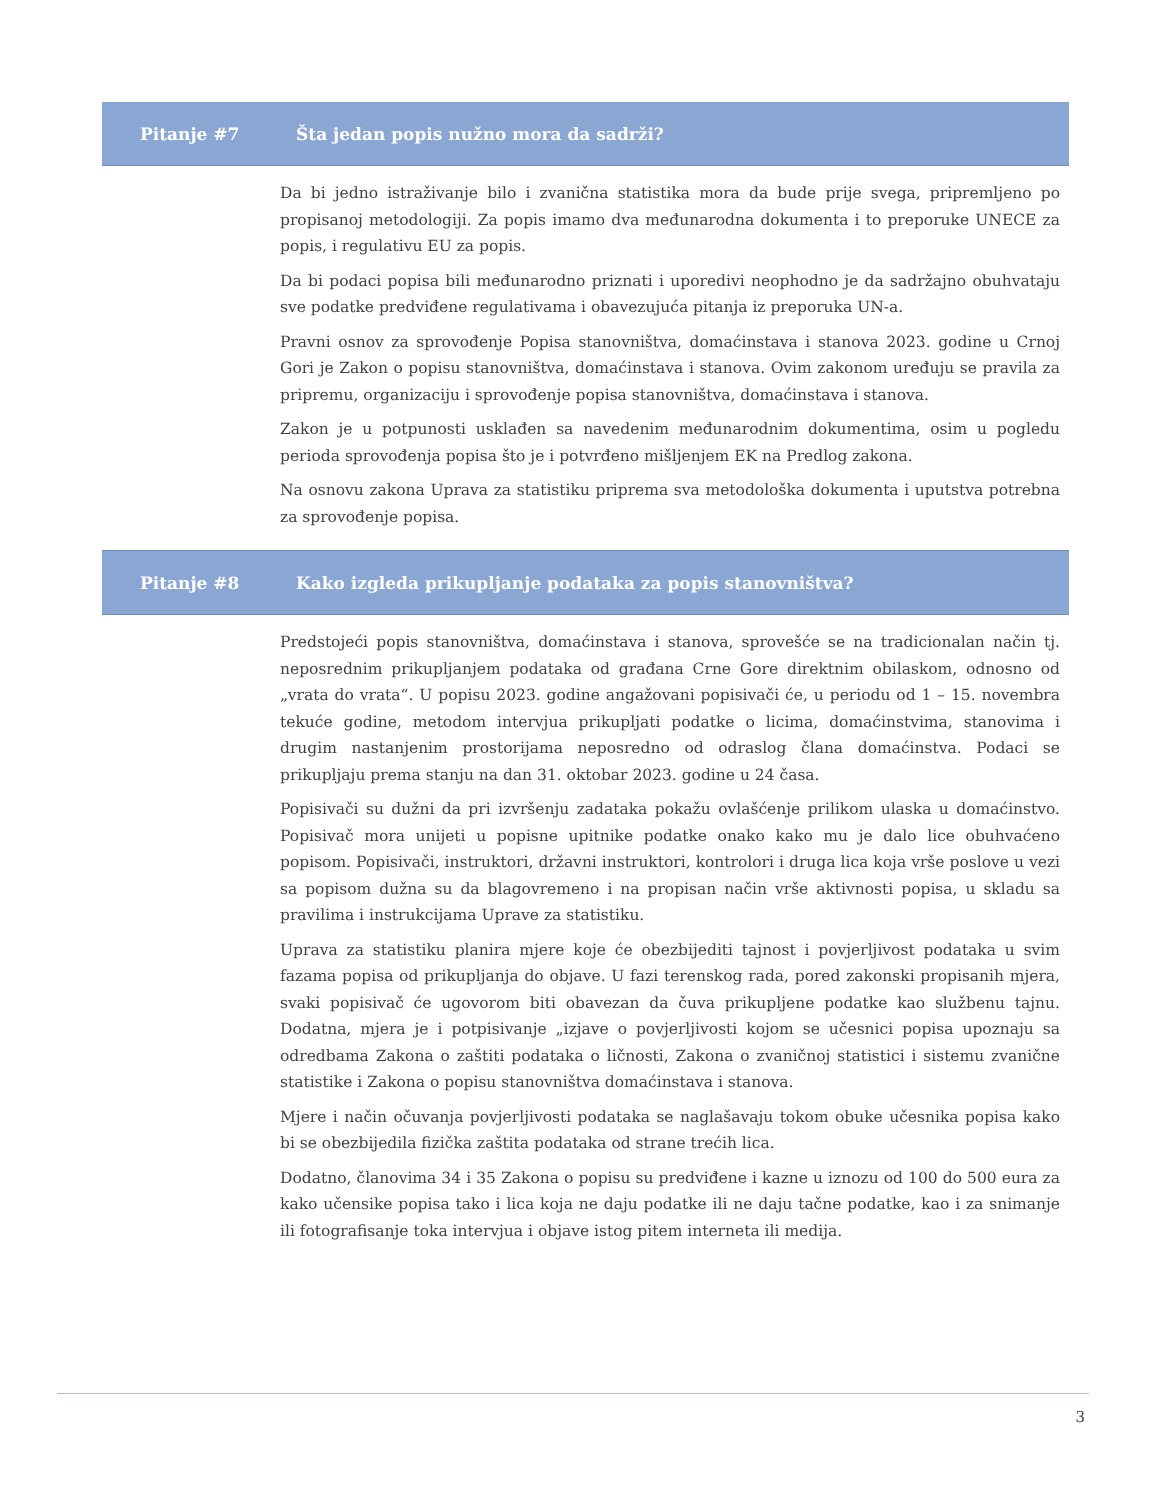Pitanje #7 Šta jedan popis nužno mora da sadrži?
Da bi jedno istraživanje bilo i zvanična statistika mora da bude prije svega, pripremljeno po propisanoj metodologiji. Za popis imamo dva međunarodna dokumenta i to preporuke UNECE za popis, i regulativu EU za popis.
Da bi podaci popisa bili međunarodno priznati i uporedivi neophodno je da sadržajno obuhvataju sve podatke predviđene regulativama i obavezujuća pitanja iz preporuka UN-a.
Pravni osnov za sprovođenje Popisa stanovništva, domaćinstava i stanova 2023. godine u Crnoj Gori je Zakon o popisu stanovništva, domaćinstava i stanova. Ovim zakonom uređuju se pravila za pripremu, organizaciju i sprovođenje popisa stanovništva, domaćinstava i stanova.
Zakon je u potpunosti usklađen sa navedenim međunarodnim dokumentima, osim u pogledu perioda sprovođenja popisa što je i potvrđeno mišljenjem EK na Predlog zakona.
Na osnovu zakona Uprava za statistiku priprema sva metodološka dokumenta i uputstva potrebna za sprovođenje popisa.
Pitanje #8 Kako izgleda prikupljanje podataka za popis stanovništva?
Predstojeći popis stanovništva, domaćinstava i stanova, sprovešće se na tradicionalan način tj. neposrednim prikupljanjem podataka od građana Crne Gore direktnim obilaskom, odnosno od „vrata do vrata“. U popisu 2023. godine angažovani popisivači će, u periodu od 1 – 15. novembra tekuće godine, metodom intervjua prikupljati podatke o licima, domaćinstvima, stanovima i drugim nastanjenim prostorijama neposredno od odraslog člana domaćinstva. Podaci se prikupljaju prema stanju na dan 31. oktobar 2023. godine u 24 časa.
Popisivači su dužni da pri izvršenju zadataka pokažu ovlašćenje prilikom ulaska u domaćinstvo. Popisivač mora unijeti u popisne upitnike podatke onako kako mu je dalo lice obuhvaćeno popisom. Popisivači, instruktori, državni instruktori, kontrolori i druga lica koja vrše poslove u vezi sa popisom dužna su da blagovremeno i na propisan način vrše aktivnosti popisa, u skladu sa pravilima i instrukcijama Uprave za statistiku.
Uprava za statistiku planira mjere koje će obezbijediti tajnost i povjerljivost podataka u svim fazama popisa od prikupljanja do objave. U fazi terenskog rada, pored zakonski propisanih mjera, svaki popisivač će ugovorom biti obavezan da čuva prikupljene podatke kao službenu tajnu. Dodatna, mjera je i potpisivanje „izjave o povjerljivosti kojom se učesnici popisa upoznaju sa odredbama Zakona o zaštiti podataka o ličnosti, Zakona o zvaničnoj statistici i sistemu zvanične statistike i Zakona o popisu stanovništva domaćinstava i stanova.
Mjere i način očuvanja povjerljivosti podataka se naglašavaju tokom obuke učesnika popisa kako bi se obezbijedila fizička zaštita podataka od strane trećih lica.
Dodatno, članovima 34 i 35 Zakona o popisu su predviđene i kazne u iznozu od 100 do 500 eura za kako učensike popisa tako i lica koja ne daju podatke ili ne daju tačne podatke, kao i za snimanje ili fotografisanje toka intervjua i objave istog pitem interneta ili medija.
3